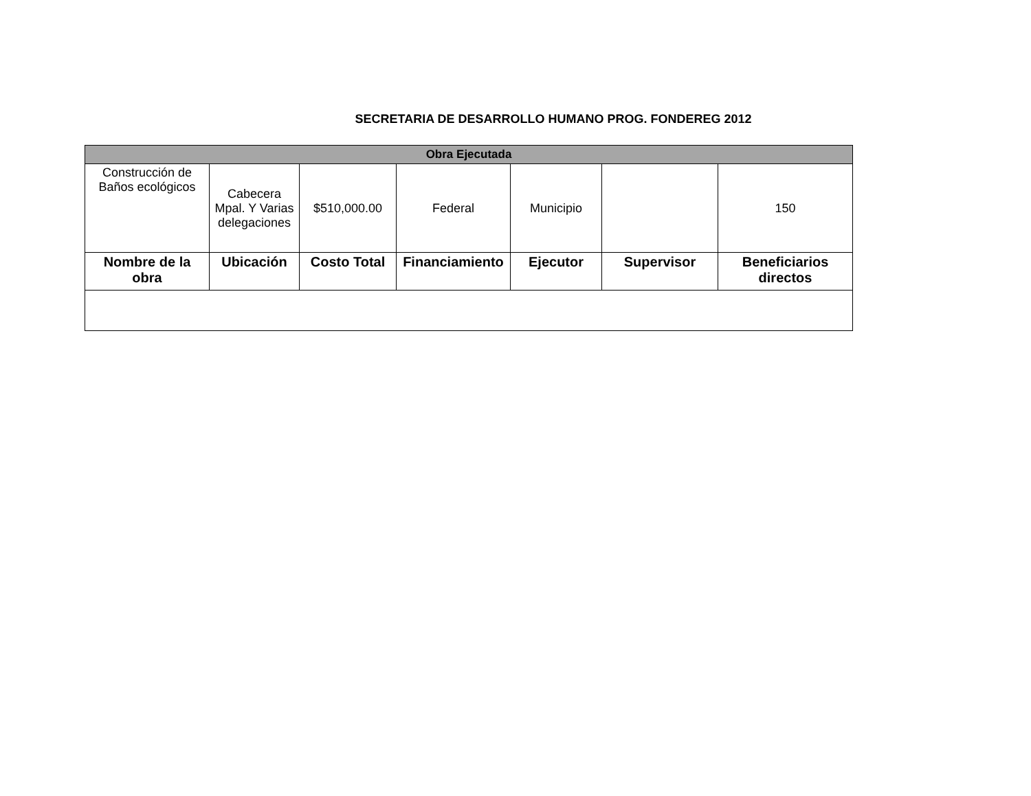SECRETARIA DE DESARROLLO HUMANO PROG. FONDEREG 2012
| Obra Ejecutada | | | | | | |
| --- | --- | --- | --- | --- | --- | --- |
| Construcción de Baños ecológicos | Cabecera Mpal. Y Varias delegaciones | $510,000.00 | Federal | Municipio | | 150 |
| Nombre de la obra | Ubicación | Costo Total | Financiamiento | Ejecutor | Supervisor | Beneficiarios directos |